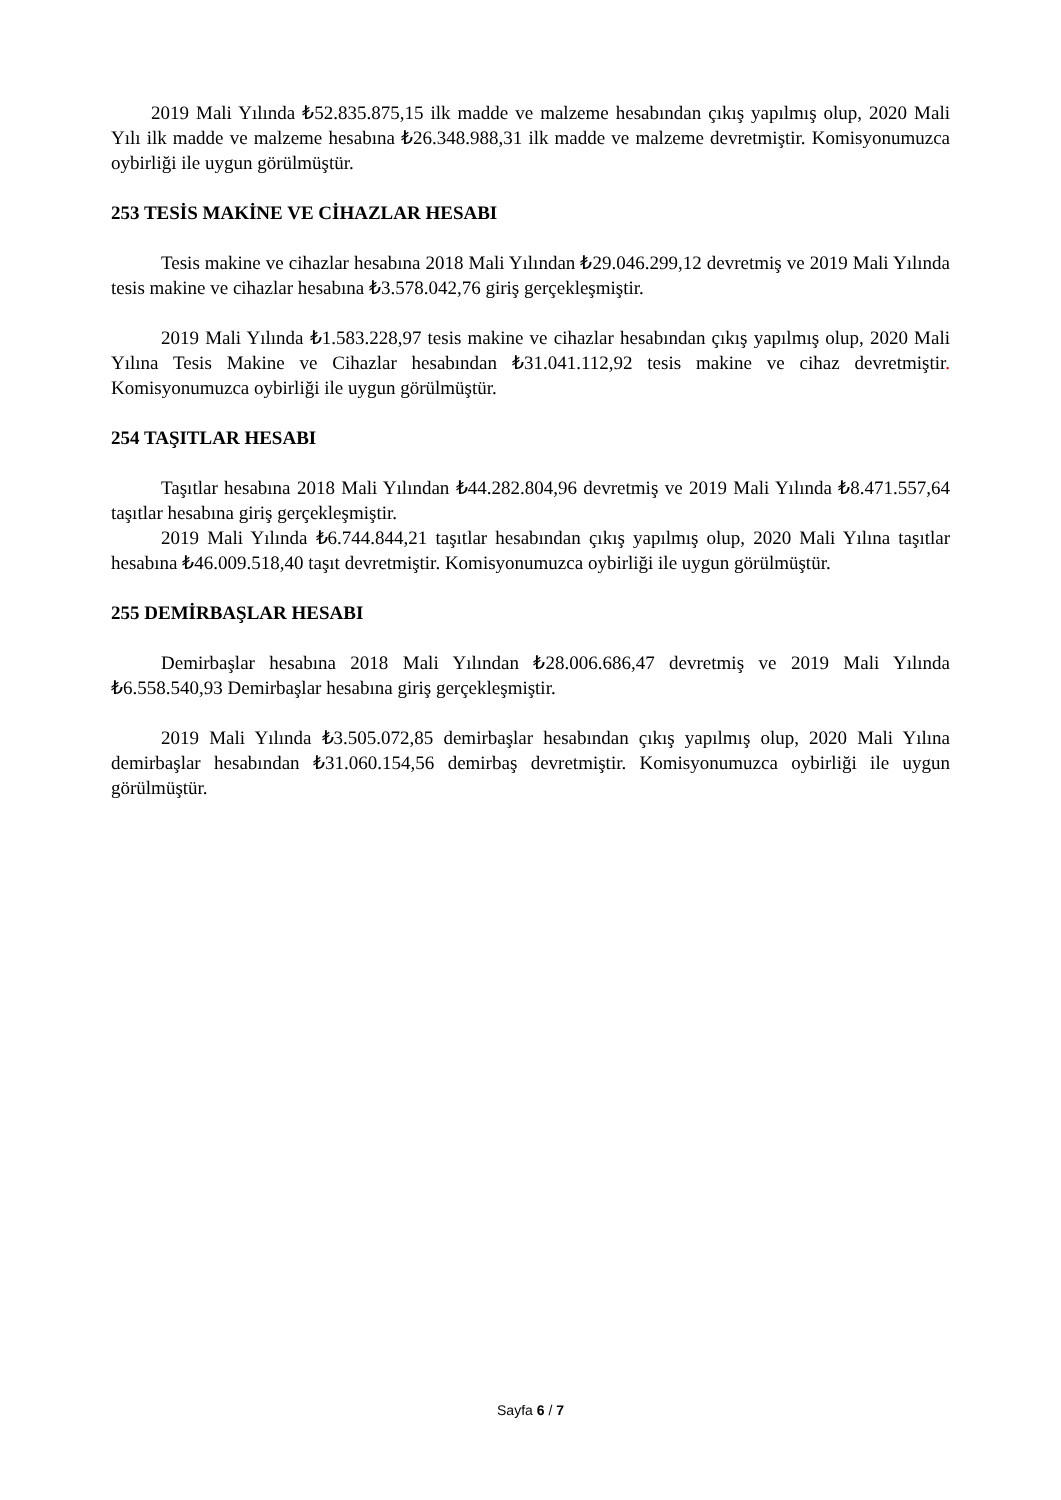2019 Mali Yılında ₺52.835.875,15 ilk madde ve malzeme hesabından çıkış yapılmış olup, 2020 Mali Yılı ilk madde ve malzeme hesabına ₺26.348.988,31 ilk madde ve malzeme devretmiştir. Komisyonumuzca oybirliği ile uygun görülmüştür.
253 TESİS MAKİNE VE CİHAZLAR HESABI
Tesis makine ve cihazlar hesabına 2018 Mali Yılından ₺29.046.299,12 devretmiş ve 2019 Mali Yılında tesis makine ve cihazlar hesabına ₺3.578.042,76 giriş gerçekleşmiştir.
2019 Mali Yılında ₺1.583.228,97 tesis makine ve cihazlar hesabından çıkış yapılmış olup, 2020 Mali Yılına Tesis Makine ve Cihazlar hesabından ₺31.041.112,92 tesis makine ve cihaz devretmiştir. Komisyonumuzca oybirliği ile uygun görülmüştür.
254 TAŞITLAR HESABI
Taşıtlar hesabına 2018 Mali Yılından ₺44.282.804,96 devretmiş ve 2019 Mali Yılında ₺8.471.557,64 taşıtlar hesabına giriş gerçekleşmiştir.
2019 Mali Yılında ₺6.744.844,21 taşıtlar hesabından çıkış yapılmış olup, 2020 Mali Yılına taşıtlar hesabına ₺46.009.518,40 taşıt devretmiştir. Komisyonumuzca oybirliği ile uygun görülmüştür.
255 DEMİRBAŞLAR HESABI
Demirbaşlar hesabına 2018 Mali Yılından ₺28.006.686,47 devretmiş ve 2019 Mali Yılında ₺6.558.540,93 Demirbaşlar hesabına giriş gerçekleşmiştir.
2019 Mali Yılında ₺3.505.072,85 demirbaşlar hesabından çıkış yapılmış olup, 2020 Mali Yılına demirbaşlar hesabından ₺31.060.154,56 demirbaş devretmiştir. Komisyonumuzca oybirliği ile uygun görülmüştür.
Sayfa 6 / 7